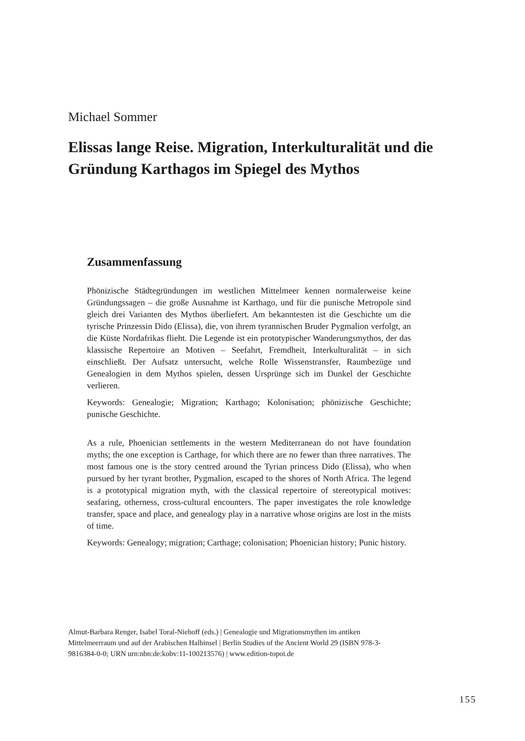Michael Sommer
Elissas lange Reise. Migration, Interkulturalität und die Gründung Karthagos im Spiegel des Mythos
Zusammenfassung
Phönizische Städtegründungen im westlichen Mittelmeer kennen normalerweise keine Gründungssagen – die große Ausnahme ist Karthago, und für die punische Metropole sind gleich drei Varianten des Mythos überliefert. Am bekanntesten ist die Geschichte um die tyrische Prinzessin Dido (Elissa), die, von ihrem tyrannischen Bruder Pygmalion verfolgt, an die Küste Nordafrikas flieht. Die Legende ist ein prototypischer Wanderungsmythos, der das klassische Repertoire an Motiven – Seefahrt, Fremdheit, Interkulturalität – in sich einschließt. Der Aufsatz untersucht, welche Rolle Wissenstransfer, Raumbezüge und Genealogien in dem Mythos spielen, dessen Ursprünge sich im Dunkel der Geschichte verlieren.
Keywords: Genealogie; Migration; Karthago; Kolonisation; phönizische Geschichte; punische Geschichte.
As a rule, Phoenician settlements in the western Mediterranean do not have foundation myths; the one exception is Carthage, for which there are no fewer than three narratives. The most famous one is the story centred around the Tyrian princess Dido (Elissa), who when pursued by her tyrant brother, Pygmalion, escaped to the shores of North Africa. The legend is a prototypical migration myth, with the classical repertoire of stereotypical motives: seafaring, otherness, cross-cultural encounters. The paper investigates the role knowledge transfer, space and place, and genealogy play in a narrative whose origins are lost in the mists of time.
Keywords: Genealogy; migration; Carthage; colonisation; Phoenician history; Punic history.
Almut-Barbara Renger, Isabel Toral-Niehoff (eds.) | Genealogie und Migrationsmythen im antiken Mittelmeerraum und auf der Arabischen Halbinsel | Berlin Studies of the Ancient World 29 (ISBN 978-3-9816384-0-0; URN urn:nbn:de:kobv:11-100213576) | www.edition-topoi.de
155